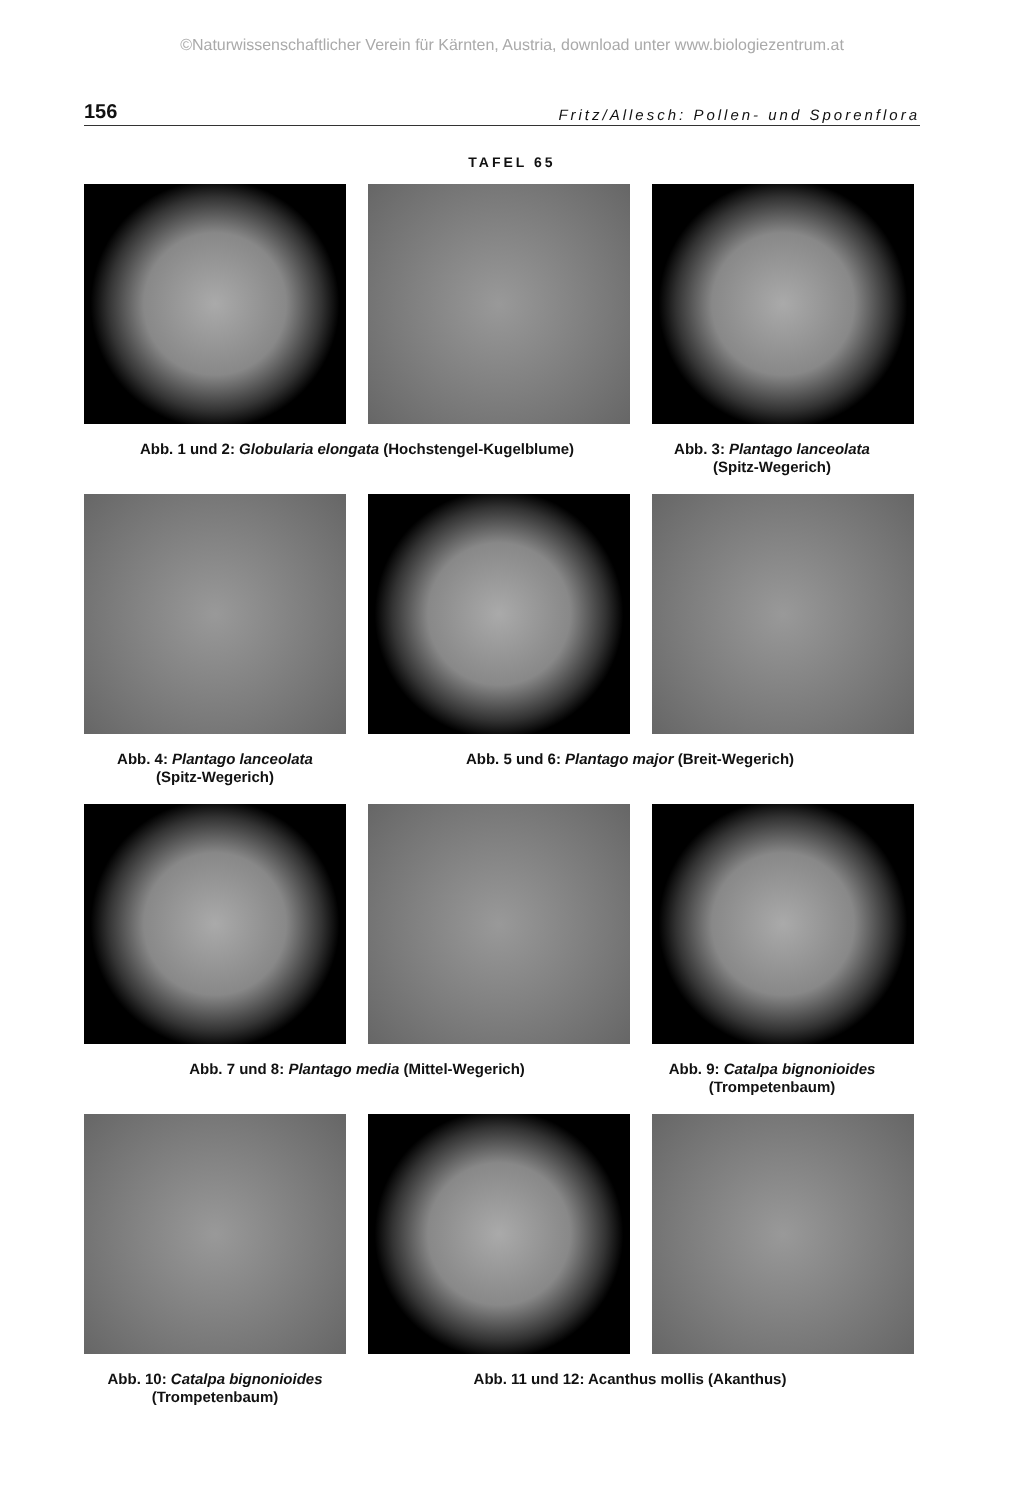©Naturwissenschaftlicher Verein für Kärnten, Austria, download unter www.biologiezentrum.at
156 Fritz/Allesch: Pollen- und Sporenflora
TAFEL 65
Abb. 1 und 2: Globularia elongata (Hochstengel-Kugelblume) Abb. 3: Plantago lanceolata
(Spitz-Wegerich)
Abb. 4: Plantago lanceolata
(Spitz-Wegerich)
Abb. 5 und 6: Plantago major (Breit-Wegerich)
Abb. 7 und 8: Plantago media (Mittel-Wegerich) Abb. 9: Catalpa bignonioides
(Trompetenbaum)
Abb. 10: Catalpa bignonioides
(Trompetenbaum)
Abb. 11 und 12: Acanthus mollis (Akanthus)